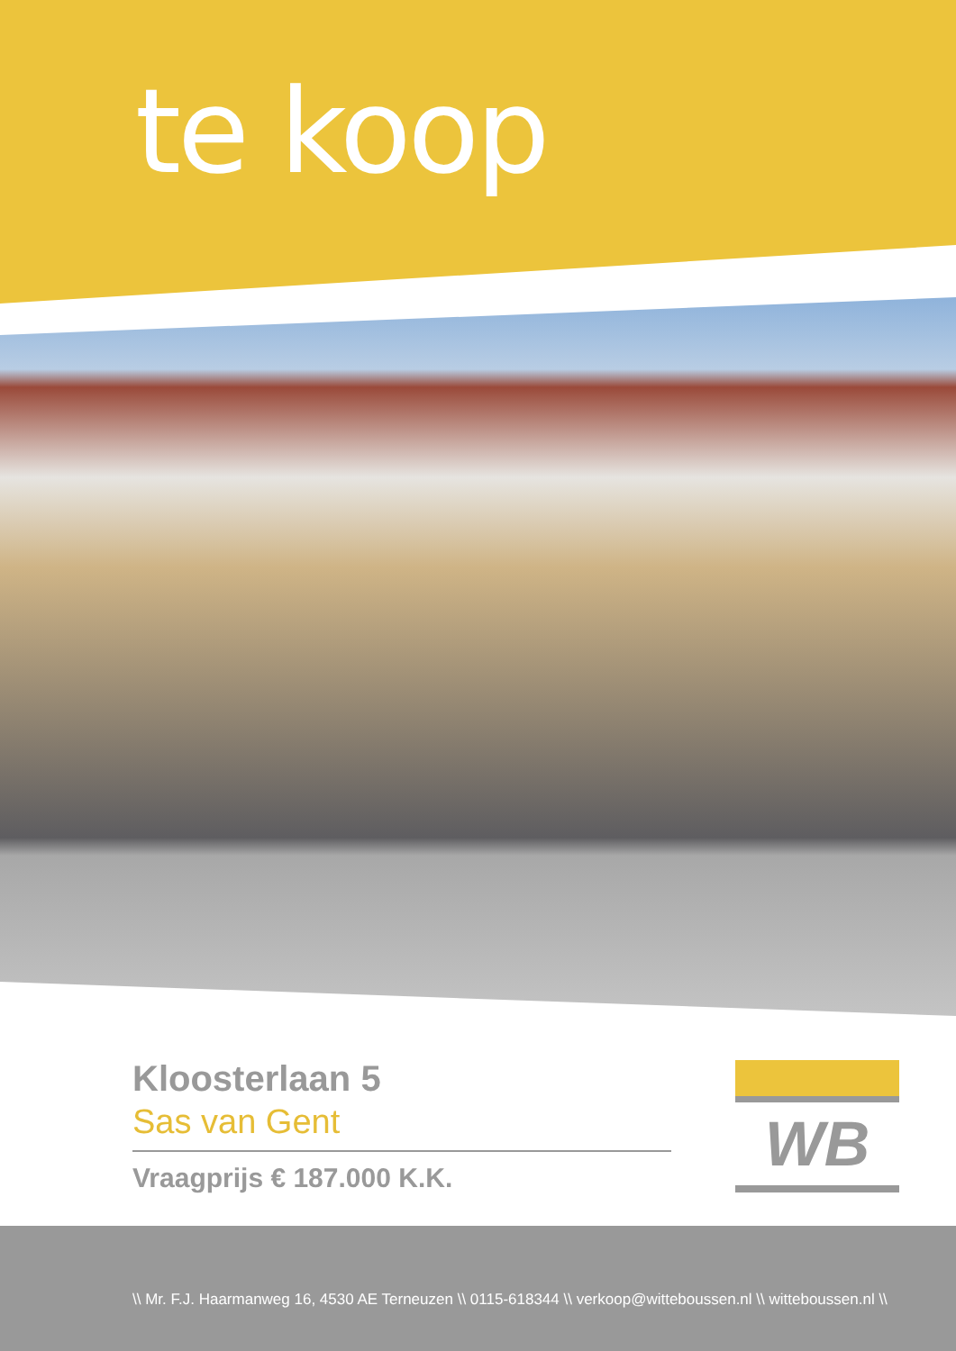te koop
Kloosterlaan 5
Sas van Gent
Vraagprijs € 187.000 K.K.
WB
\\ Mr. F.J. Haarmanweg 16, 4530 AE Terneuzen \\ 0115-618344 \\ verkoop@witteboussen.nl \\ witteboussen.nl \\